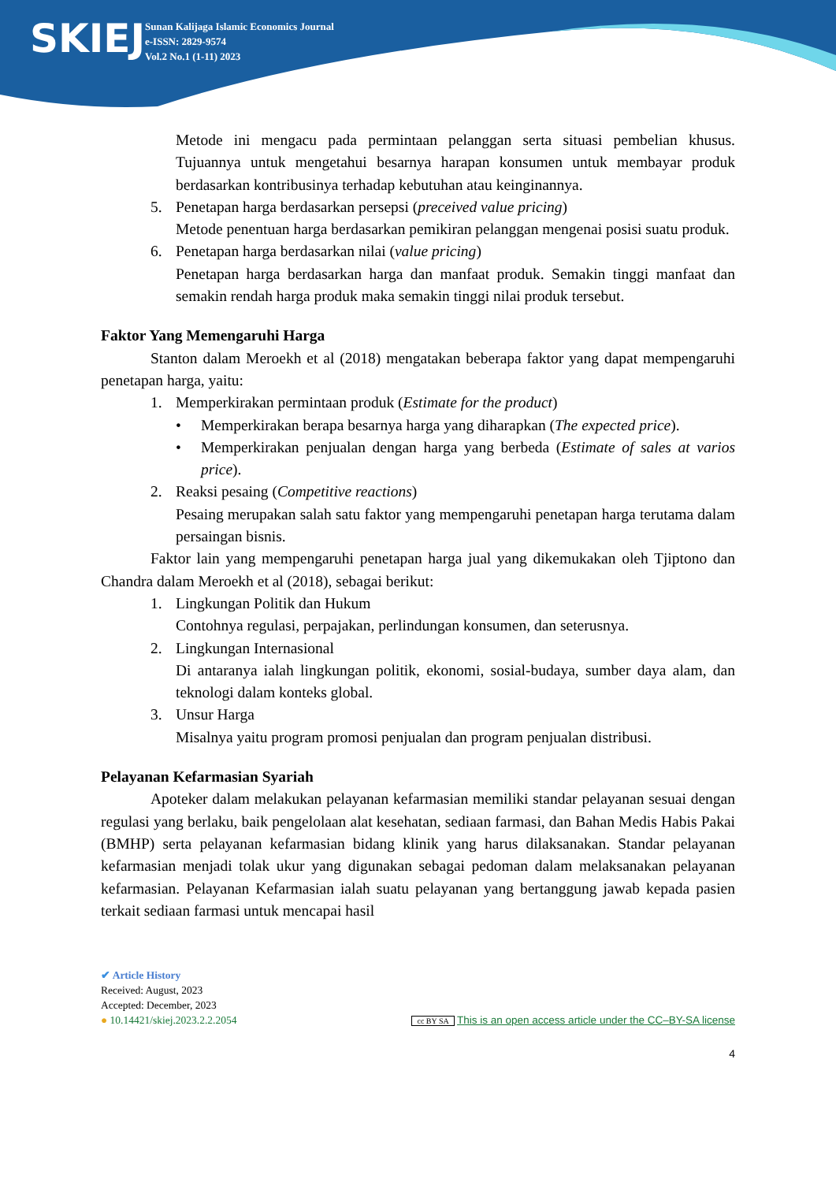SKIEJ
Sunan Kalijaga Islamic Economics Journal
e-ISSN: 2829-9574
Vol.2 No.1 (1-11) 2023
Metode ini mengacu pada permintaan pelanggan serta situasi pembelian khusus. Tujuannya untuk mengetahui besarnya harapan konsumen untuk membayar produk berdasarkan kontribusinya terhadap kebutuhan atau keinginannya.
5. Penetapan harga berdasarkan persepsi (preceived value pricing)
Metode penentuan harga berdasarkan pemikiran pelanggan mengenai posisi suatu produk.
6. Penetapan harga berdasarkan nilai (value pricing)
Penetapan harga berdasarkan harga dan manfaat produk. Semakin tinggi manfaat dan semakin rendah harga produk maka semakin tinggi nilai produk tersebut.
Faktor Yang Memengaruhi Harga
Stanton dalam Meroekh et al (2018) mengatakan beberapa faktor yang dapat mempengaruhi penetapan harga, yaitu:
1. Memperkirakan permintaan produk (Estimate for the product)
• Memperkirakan berapa besarnya harga yang diharapkan (The expected price).
• Memperkirakan penjualan dengan harga yang berbeda (Estimate of sales at varios price).
2. Reaksi pesaing (Competitive reactions)
Pesaing merupakan salah satu faktor yang mempengaruhi penetapan harga terutama dalam persaingan bisnis.
Faktor lain yang mempengaruhi penetapan harga jual yang dikemukakan oleh Tjiptono dan Chandra dalam Meroekh et al (2018), sebagai berikut:
1. Lingkungan Politik dan Hukum
Contohnya regulasi, perpajakan, perlindungan konsumen, dan seterusnya.
2. Lingkungan Internasional
Di antaranya ialah lingkungan politik, ekonomi, sosial-budaya, sumber daya alam, dan teknologi dalam konteks global.
3. Unsur Harga
Misalnya yaitu program promosi penjualan dan program penjualan distribusi.
Pelayanan Kefarmasian Syariah
Apoteker dalam melakukan pelayanan kefarmasian memiliki standar pelayanan sesuai dengan regulasi yang berlaku, baik pengelolaan alat kesehatan, sediaan farmasi, dan Bahan Medis Habis Pakai (BMHP) serta pelayanan kefarmasian bidang klinik yang harus dilaksanakan. Standar pelayanan kefarmasian menjadi tolak ukur yang digunakan sebagai pedoman dalam melaksanakan pelayanan kefarmasian. Pelayanan Kefarmasian ialah suatu pelayanan yang bertanggung jawab kepada pasien terkait sediaan farmasi untuk mencapai hasil
✔ Article History
Received: August, 2023
Accepted: December, 2023
● 10.14421/skiej.2023.2.2.2054 cc BY SA This is an open access article under the CC–BY-SA license
4